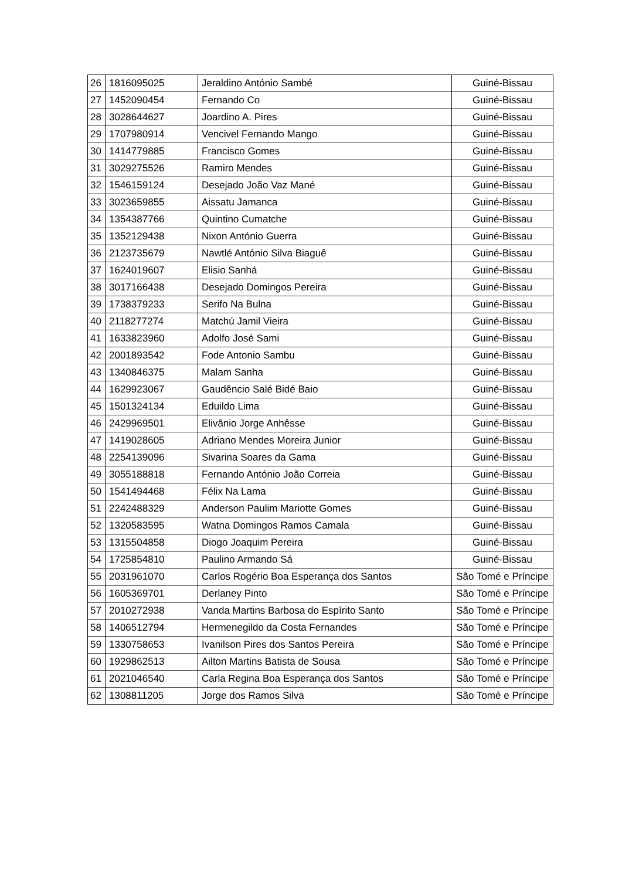| 26 | 1816095025 | Jeraldino António Sambé | Guiné-Bissau |
| 27 | 1452090454 | Fernando Co | Guiné-Bissau |
| 28 | 3028644627 | Joardino A. Pires | Guiné-Bissau |
| 29 | 1707980914 | Vencivel Fernando Mango | Guiné-Bissau |
| 30 | 1414779885 | Francisco Gomes | Guiné-Bissau |
| 31 | 3029275526 | Ramiro Mendes | Guiné-Bissau |
| 32 | 1546159124 | Desejado João Vaz Mané | Guiné-Bissau |
| 33 | 3023659855 | Aissatu Jamanca | Guiné-Bissau |
| 34 | 1354387766 | Quintino Cumatche | Guiné-Bissau |
| 35 | 1352129438 | Nixon António Guerra | Guiné-Bissau |
| 36 | 2123735679 | Nawtlé António Silva Biaguê | Guiné-Bissau |
| 37 | 1624019607 | Elisio Sanhá | Guiné-Bissau |
| 38 | 3017166438 | Desejado Domingos Pereira | Guiné-Bissau |
| 39 | 1738379233 | Serifo Na Bulna | Guiné-Bissau |
| 40 | 2118277274 | Matchú Jamil Vieira | Guiné-Bissau |
| 41 | 1633823960 | Adolfo José Sami | Guiné-Bissau |
| 42 | 2001893542 | Fode Antonio Sambu | Guiné-Bissau |
| 43 | 1340846375 | Malam Sanha | Guiné-Bissau |
| 44 | 1629923067 | Gaudêncio Salé Bidé Baio | Guiné-Bissau |
| 45 | 1501324134 | Eduildo Lima | Guiné-Bissau |
| 46 | 2429969501 | Elivânio Jorge Anhêsse | Guiné-Bissau |
| 47 | 1419028605 | Adriano Mendes Moreira Junior | Guiné-Bissau |
| 48 | 2254139096 | Sivarina Soares da Gama | Guiné-Bissau |
| 49 | 3055188818 | Fernando António João Correia | Guiné-Bissau |
| 50 | 1541494468 | Félix Na Lama | Guiné-Bissau |
| 51 | 2242488329 | Anderson Paulim Mariotte Gomes | Guiné-Bissau |
| 52 | 1320583595 | Watna Domingos Ramos Camala | Guiné-Bissau |
| 53 | 1315504858 | Diogo Joaquim Pereira | Guiné-Bissau |
| 54 | 1725854810 | Paulino Armando Sá | Guiné-Bissau |
| 55 | 2031961070 | Carlos Rogério Boa Esperança dos Santos | São Tomé e Príncipe |
| 56 | 1605369701 | Derlaney Pinto | São Tomé e Príncipe |
| 57 | 2010272938 | Vanda Martins Barbosa do Espírito Santo | São Tomé e Príncipe |
| 58 | 1406512794 | Hermenegildo da Costa Fernandes | São Tomé e Príncipe |
| 59 | 1330758653 | Ivanilson Pires dos Santos Pereira | São Tomé e Príncipe |
| 60 | 1929862513 | Ailton Martins Batista de Sousa | São Tomé e Príncipe |
| 61 | 2021046540 | Carla Regina Boa Esperança dos Santos | São Tomé e Príncipe |
| 62 | 1308811205 | Jorge dos Ramos Silva | São Tomé e Príncipe |